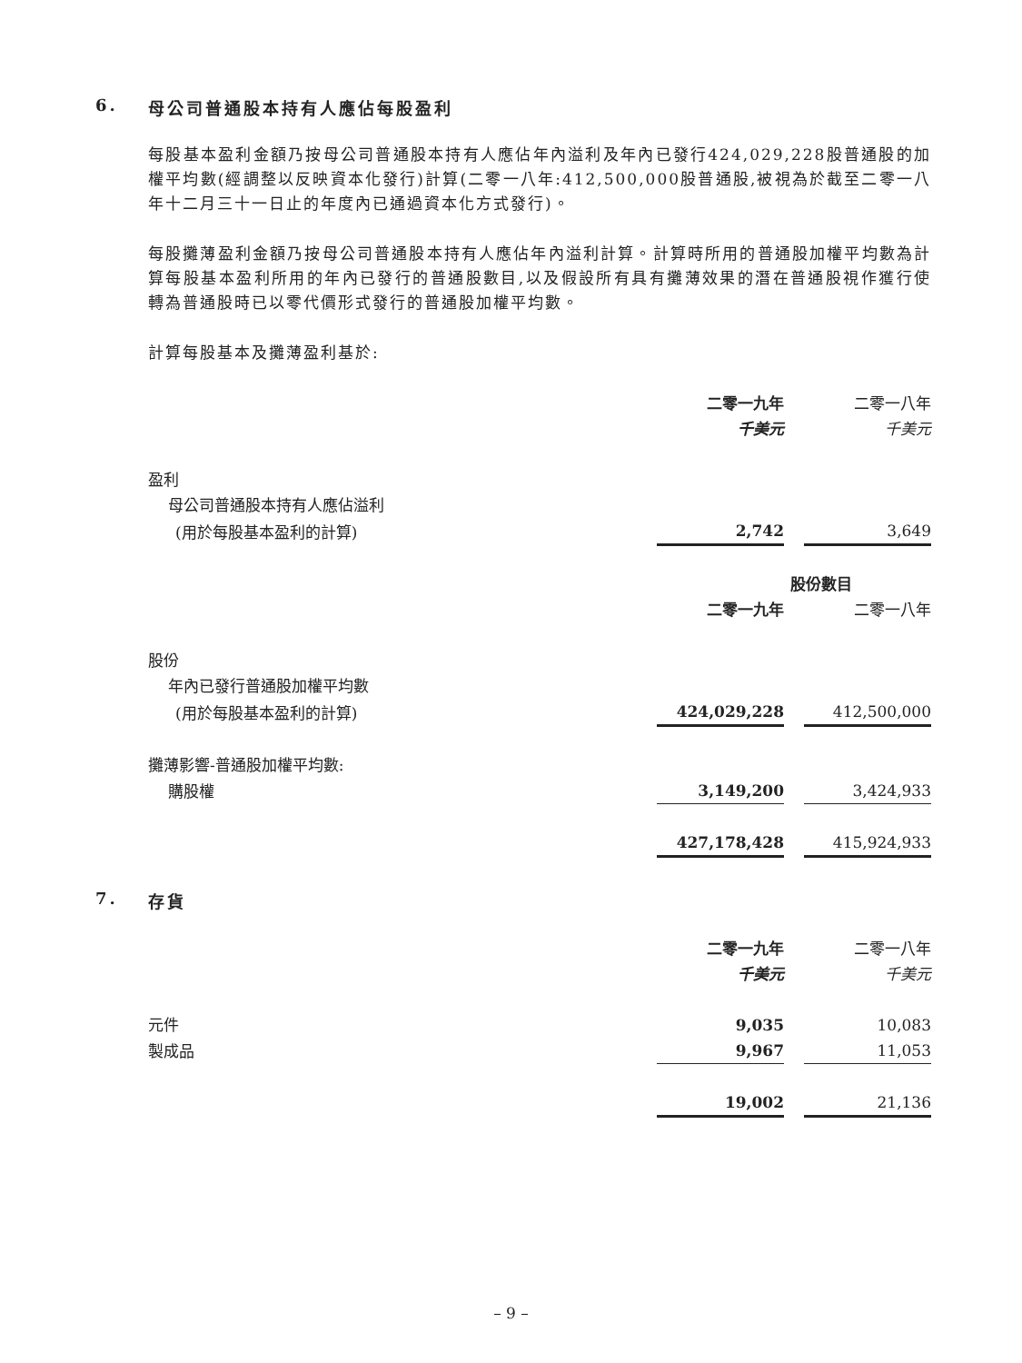6. 母公司普通股本持有人應佔每股盈利
每股基本盈利金額乃按母公司普通股本持有人應佔年內溢利及年內已發行424,029,228股普通股的加權平均數(經調整以反映資本化發行)計算(二零一八年:412,500,000股普通股,被視為於截至二零一八年十二月三十一日止的年度內已通過資本化方式發行)。
每股攤薄盈利金額乃按母公司普通股本持有人應佔年內溢利計算。計算時所用的普通股加權平均數為計算每股基本盈利所用的年內已發行的普通股數目,以及假設所有具有攤薄效果的潛在普通股視作獲行使轉為普通股時已以零代價形式發行的普通股加權平均數。
計算每股基本及攤薄盈利基於:
| | 二零一九年 | | 二零一八年 |
| | 千美元 | | 千美元 |
| 盈利 | | | |
| 母公司普通股本持有人應佔溢利 | | | |
| (用於每股基本盈利的計算) | 2,742 | | 3,649 |
| | 股份數目 | | |
| | 二零一九年 | | 二零一八年 |
| 股份 | | | |
| 年內已發行普通股加權平均數 | | | |
| (用於每股基本盈利的計算) | 424,029,228 | | 412,500,000 |
| 攤薄影響-普通股加權平均數: | | | |
| 購股權 | 3,149,200 | | 3,424,933 |
| | 427,178,428 | | 415,924,933 |
7. 存貨
| | 二零一九年 | | 二零一八年 |
| | 千美元 | | 千美元 |
| 元件 | 9,035 | | 10,083 |
| 製成品 | 9,967 | | 11,053 |
| | 19,002 | | 21,136 |
– 9 –